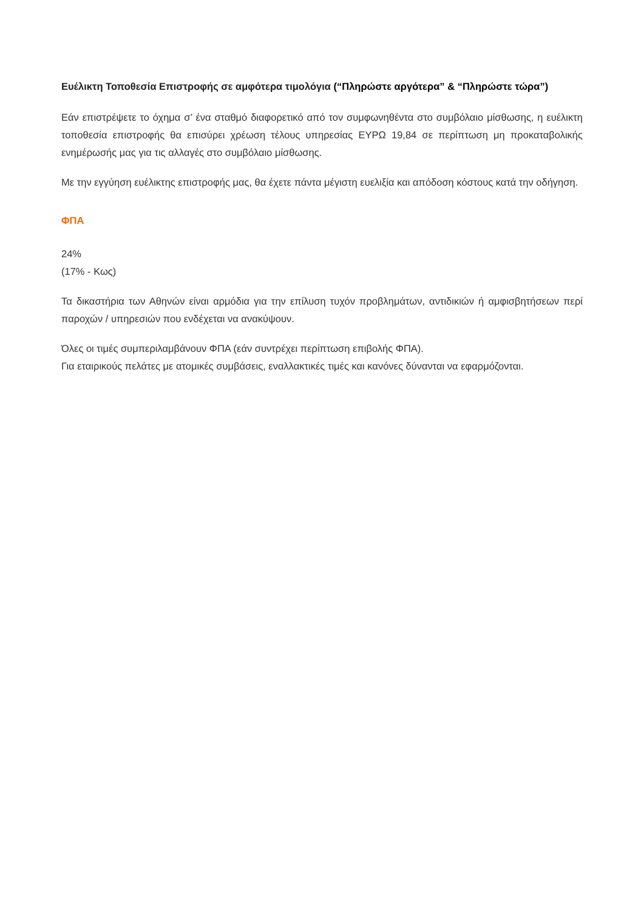Ευέλικτη Τοποθεσία Επιστροφής σε αμφότερα τιμολόγια (“Πληρώστε αργότερα” & “Πληρώστε τώρα”)
Εάν επιστρέψετε το όχημα σ’ ένα σταθμό διαφορετικό από τον συμφωνηθέντα στο συμβόλαιο μίσθωσης, η ευέλικτη τοποθεσία επιστροφής θα επισύρει χρέωση τέλους υπηρεσίας ΕΥΡΩ 19,84 σε περίπτωση μη προκαταβολικής ενημέρωσής μας για τις αλλαγές στο συμβόλαιο μίσθωσης.
Με την εγγύηση ευέλικτης επιστροφής μας, θα έχετε πάντα μέγιστη ευελιξία και απόδοση κόστους κατά την οδήγηση.
ΦΠΑ
24%
(17% - Κως)
Τα δικαστήρια των Αθηνών είναι αρμόδια για την επίλυση τυχόν προβλημάτων, αντιδικιών ή αμφισβητήσεων περί παροχών / υπηρεσιών που ενδέχεται να ανακύψουν.
Όλες οι τιμές συμπεριλαμβάνουν ΦΠΑ (εάν συντρέχει περίπτωση επιβολής ΦΠΑ).
Για εταιρικούς πελάτες με ατομικές συμβάσεις, εναλλακτικές τιμές και κανόνες δύνανται να εφαρμόζονται.